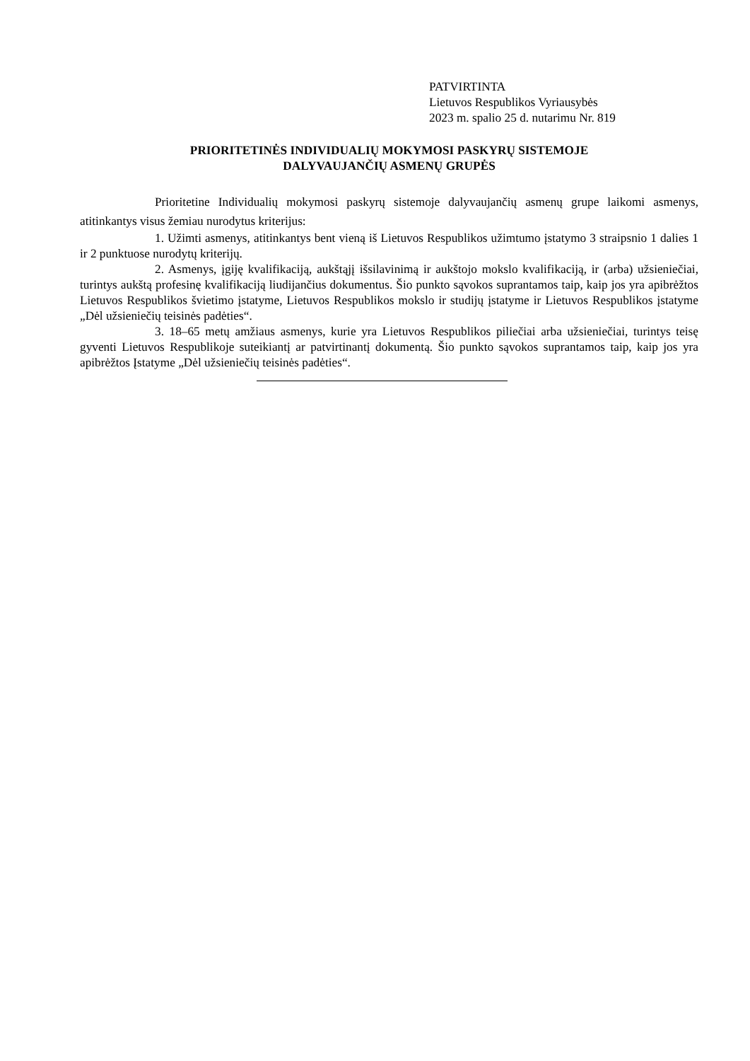PATVIRTINTA
Lietuvos Respublikos Vyriausybės
2023 m. spalio 25 d. nutarimu Nr. 819
PRIORITETINĖS INDIVIDUALIŲ MOKYMOSI PASKYRŲ SISTEMOJE
DALYVAUJANČIŲ ASMENŲ GRUPĖS
Prioritetine Individualių mokymosi paskyrų sistemoje dalyvaujančių asmenų grupe laikomi asmenys, atitinkantys visus žemiau nurodytus kriterijus:
1. Užimti asmenys, atitinkantys bent vieną iš Lietuvos Respublikos užimtumo įstatymo 3 straipsnio 1 dalies 1 ir 2 punktuose nurodytų kriterijų.
2. Asmenys, įgiję kvalifikaciją, aukštąjį išsilavinimą ir aukštojo mokslo kvalifikaciją, ir (arba) užsieniečiai, turintys aukštą profesinę kvalifikaciją liudijančius dokumentus. Šio punkto sąvokos suprantamos taip, kaip jos yra apibrėžtos Lietuvos Respublikos švietimo įstatyme, Lietuvos Respublikos mokslo ir studijų įstatyme ir Lietuvos Respublikos įstatyme „Dėl užsieniečių teisinės padėties“.
3. 18–65 metų amžiaus asmenys, kurie yra Lietuvos Respublikos piliečiai arba užsieniečiai, turintys teisę gyventi Lietuvos Respublikoje suteikiantį ar patvirtinantį dokumentą. Šio punkto sąvokos suprantamos taip, kaip jos yra apibrėžtos Įstatyme „Dėl užsieniečių teisinės padėties“.